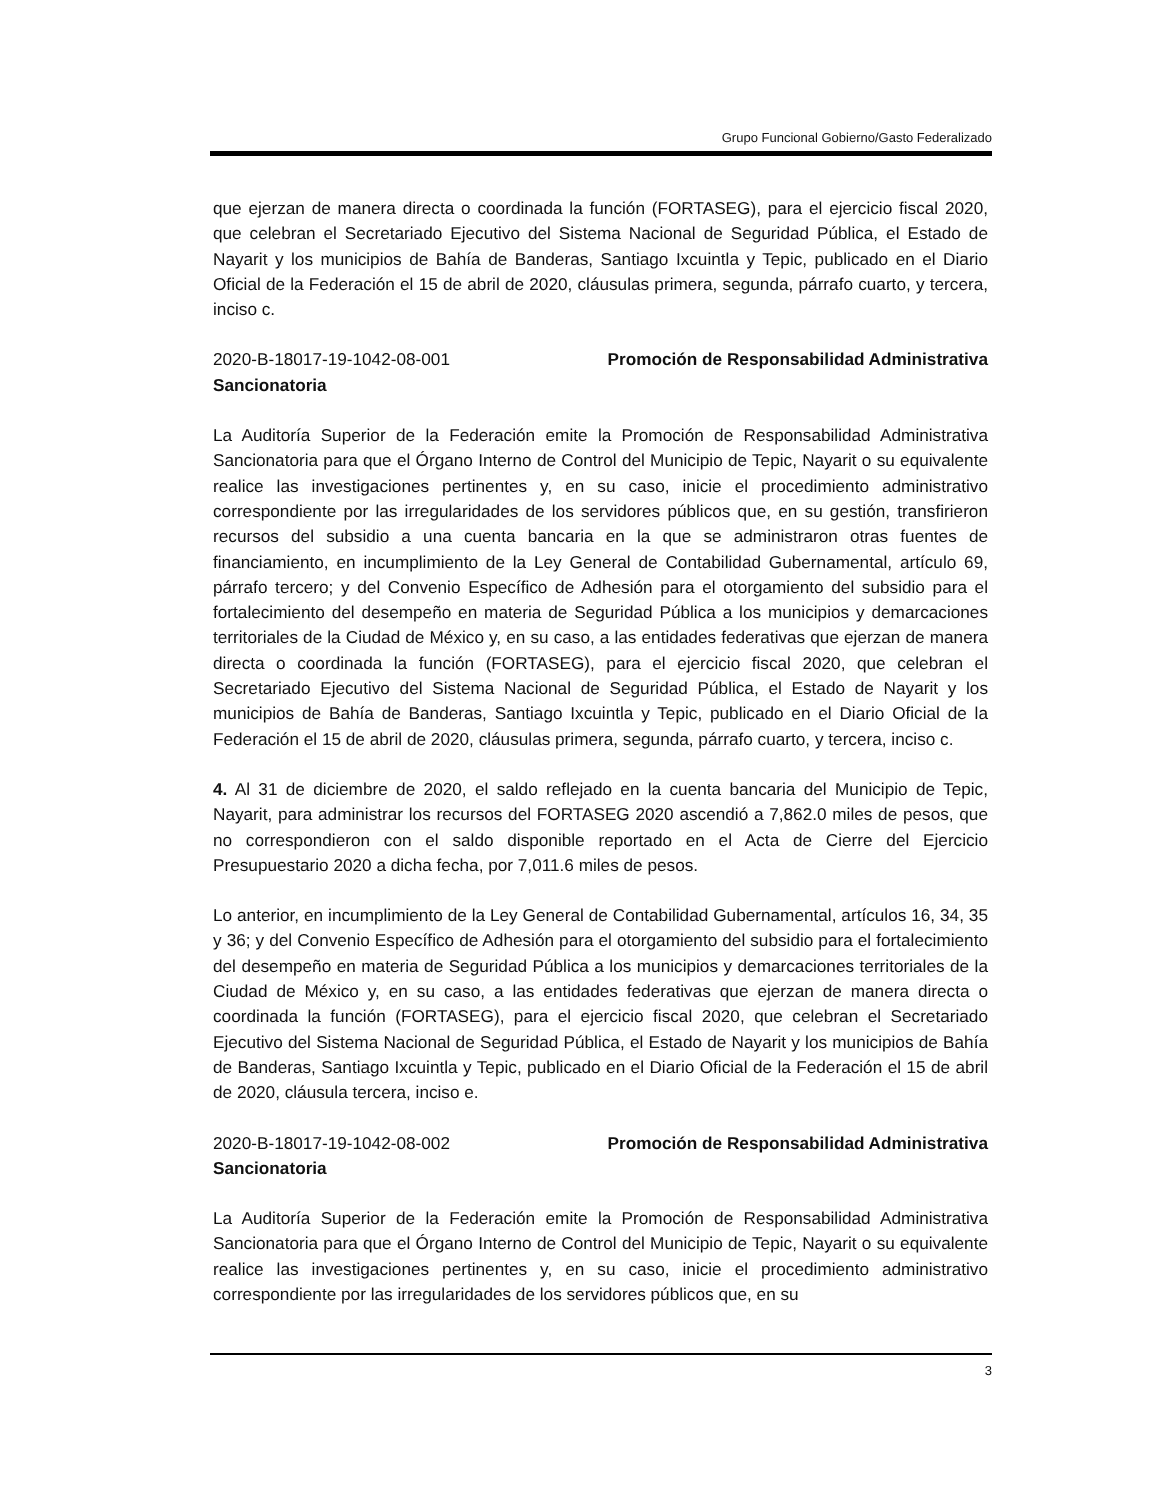Grupo Funcional Gobierno/Gasto Federalizado
que ejerzan de manera directa o coordinada la función (FORTASEG), para el ejercicio fiscal 2020, que celebran el Secretariado Ejecutivo del Sistema Nacional de Seguridad Pública, el Estado de Nayarit y los municipios de Bahía de Banderas, Santiago Ixcuintla y Tepic, publicado en el Diario Oficial de la Federación el 15 de abril de 2020, cláusulas primera, segunda, párrafo cuarto, y tercera, inciso c.
2020-B-18017-19-1042-08-001 Promoción de Responsabilidad Administrativa
Sancionatoria
La Auditoría Superior de la Federación emite la Promoción de Responsabilidad Administrativa Sancionatoria para que el Órgano Interno de Control del Municipio de Tepic, Nayarit o su equivalente realice las investigaciones pertinentes y, en su caso, inicie el procedimiento administrativo correspondiente por las irregularidades de los servidores públicos que, en su gestión, transfirieron recursos del subsidio a una cuenta bancaria en la que se administraron otras fuentes de financiamiento, en incumplimiento de la Ley General de Contabilidad Gubernamental, artículo 69, párrafo tercero; y del Convenio Específico de Adhesión para el otorgamiento del subsidio para el fortalecimiento del desempeño en materia de Seguridad Pública a los municipios y demarcaciones territoriales de la Ciudad de México y, en su caso, a las entidades federativas que ejerzan de manera directa o coordinada la función (FORTASEG), para el ejercicio fiscal 2020, que celebran el Secretariado Ejecutivo del Sistema Nacional de Seguridad Pública, el Estado de Nayarit y los municipios de Bahía de Banderas, Santiago Ixcuintla y Tepic, publicado en el Diario Oficial de la Federación el 15 de abril de 2020, cláusulas primera, segunda, párrafo cuarto, y tercera, inciso c.
4. Al 31 de diciembre de 2020, el saldo reflejado en la cuenta bancaria del Municipio de Tepic, Nayarit, para administrar los recursos del FORTASEG 2020 ascendió a 7,862.0 miles de pesos, que no correspondieron con el saldo disponible reportado en el Acta de Cierre del Ejercicio Presupuestario 2020 a dicha fecha, por 7,011.6 miles de pesos.
Lo anterior, en incumplimiento de la Ley General de Contabilidad Gubernamental, artículos 16, 34, 35 y 36; y del Convenio Específico de Adhesión para el otorgamiento del subsidio para el fortalecimiento del desempeño en materia de Seguridad Pública a los municipios y demarcaciones territoriales de la Ciudad de México y, en su caso, a las entidades federativas que ejerzan de manera directa o coordinada la función (FORTASEG), para el ejercicio fiscal 2020, que celebran el Secretariado Ejecutivo del Sistema Nacional de Seguridad Pública, el Estado de Nayarit y los municipios de Bahía de Banderas, Santiago Ixcuintla y Tepic, publicado en el Diario Oficial de la Federación el 15 de abril de 2020, cláusula tercera, inciso e.
2020-B-18017-19-1042-08-002 Promoción de Responsabilidad Administrativa
Sancionatoria
La Auditoría Superior de la Federación emite la Promoción de Responsabilidad Administrativa Sancionatoria para que el Órgano Interno de Control del Municipio de Tepic, Nayarit o su equivalente realice las investigaciones pertinentes y, en su caso, inicie el procedimiento administrativo correspondiente por las irregularidades de los servidores públicos que, en su
3